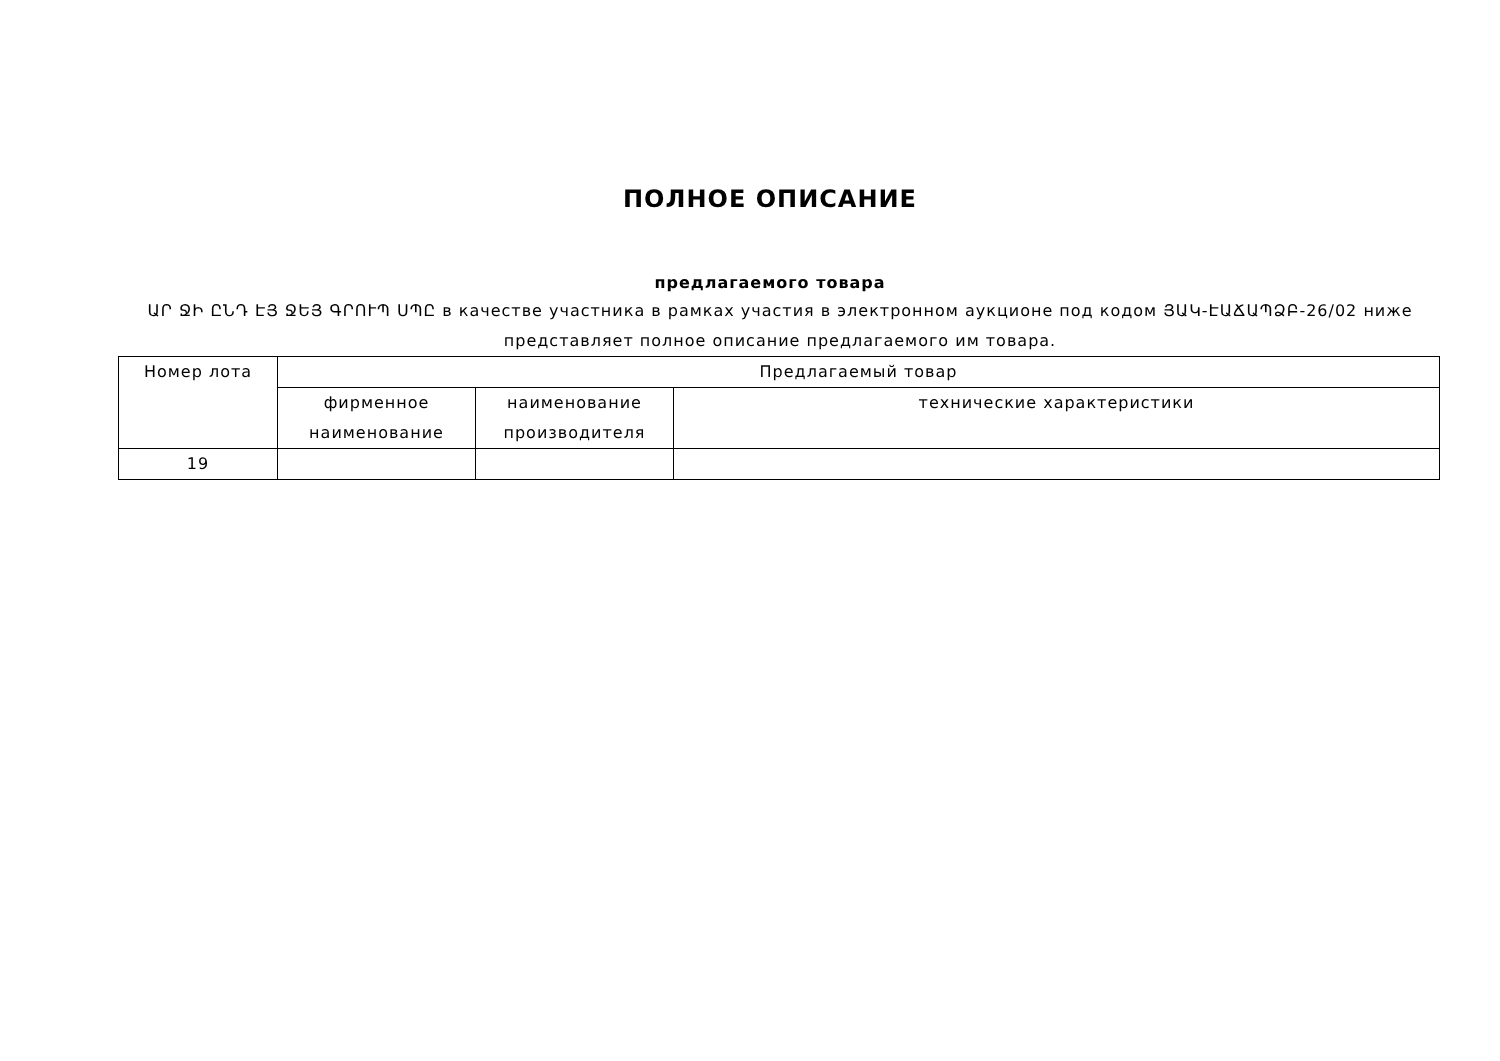ПОЛНОЕ ОПИСАНИЕ
предлагаемого товара
ԱՐ ՋԻ ԸՆԴ ԷՅ ՋԵՅ ԳՐՈՒՊ ՍՊԸ в качестве участника в рамках участия в электронном аукционе под кодом ՅԱԿ-ԷԱՃԱՊՁԲ-26/02 ниже представляет полное описание предлагаемого им товара.
| Номер лота | Предлагаемый товар | | |
| --- | --- | --- | --- |
| | фирменное наименование | наименование производителя | технические характеристики |
| 19 | | | |